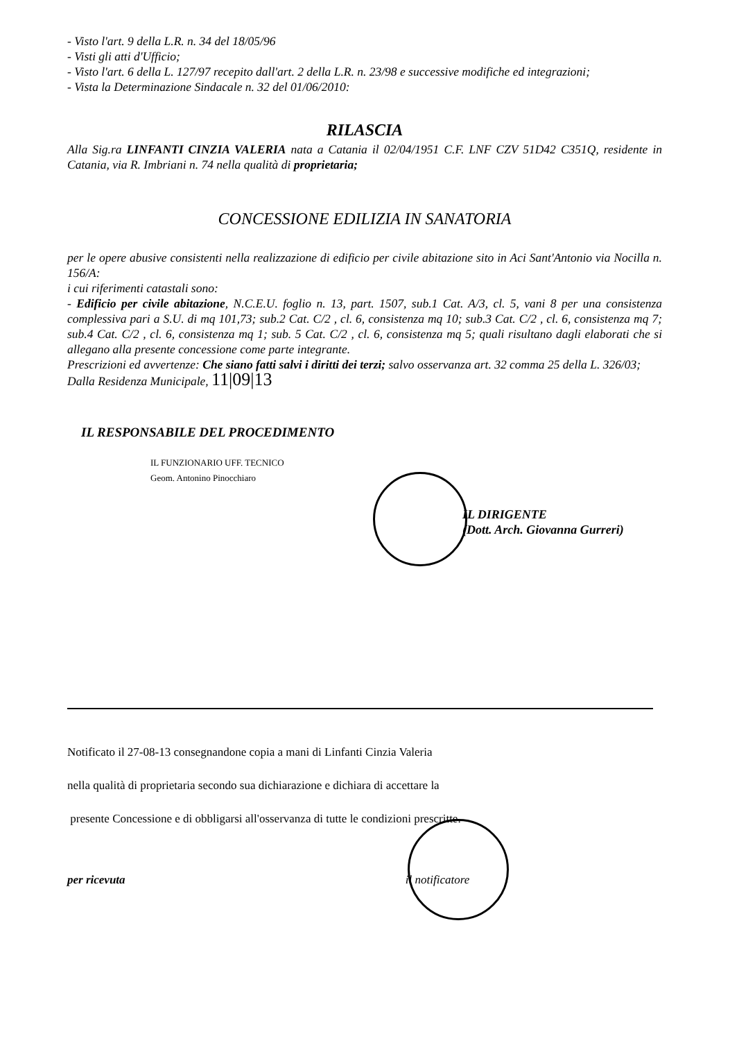- Visto l'art. 9 della L.R. n. 34 del 18/05/96
- Visti gli atti d'Ufficio;
- Visto l'art. 6 della L. 127/97 recepito dall'art. 2 della L.R. n. 23/98 e successive modifiche ed integrazioni;
- Vista la Determinazione Sindacale n. 32 del 01/06/2010:
RILASCIA
Alla Sig.ra LINFANTI CINZIA VALERIA nata a Catania il 02/04/1951 C.F. LNF CZV 51D42 C351Q, residente in Catania, via R. Imbriani n. 74 nella qualità di proprietaria;
CONCESSIONE EDILIZIA IN SANATORIA
per le opere abusive consistenti nella realizzazione di edificio per civile abitazione sito in Aci Sant'Antonio via Nocilla n. 156/A:
i cui riferimenti catastali sono:
- Edificio per civile abitazione, N.C.E.U. foglio n. 13, part. 1507, sub.1 Cat. A/3, cl. 5, vani 8 per una consistenza complessiva pari a S.U. di mq 101,73; sub.2 Cat. C/2 , cl. 6, consistenza mq 10; sub.3 Cat. C/2 , cl. 6, consistenza mq 7; sub.4 Cat. C/2 , cl. 6, consistenza mq 1; sub. 5 Cat. C/2 , cl. 6, consistenza mq 5; quali risultano dagli elaborati che si allegano alla presente concessione come parte integrante.
Prescrizioni ed avvertenze: Che siano fatti salvi i diritti dei terzi; salvo osservanza art. 32 comma 25 della L. 326/03;
Dalla Residenza Municipale, 11|09|13
IL RESPONSABILE DEL PROCEDIMENTO
IL FUNZIONARIO UFF. TECNICO
Geom. Antonino Pinocchiaro
IL DIRIGENTE
(Dott. Arch. Giovanna Gurreri)
Notificato il 27-08-13 consegnandone copia a mani di Linfanti Cinzia Valeria
nella qualità di proprietaria secondo sua dichiarazione e dichiara di accettare la
presente Concessione e di obbligarsi all'osservanza di tutte le condizioni prescritte.
per ricevuta il notificatore